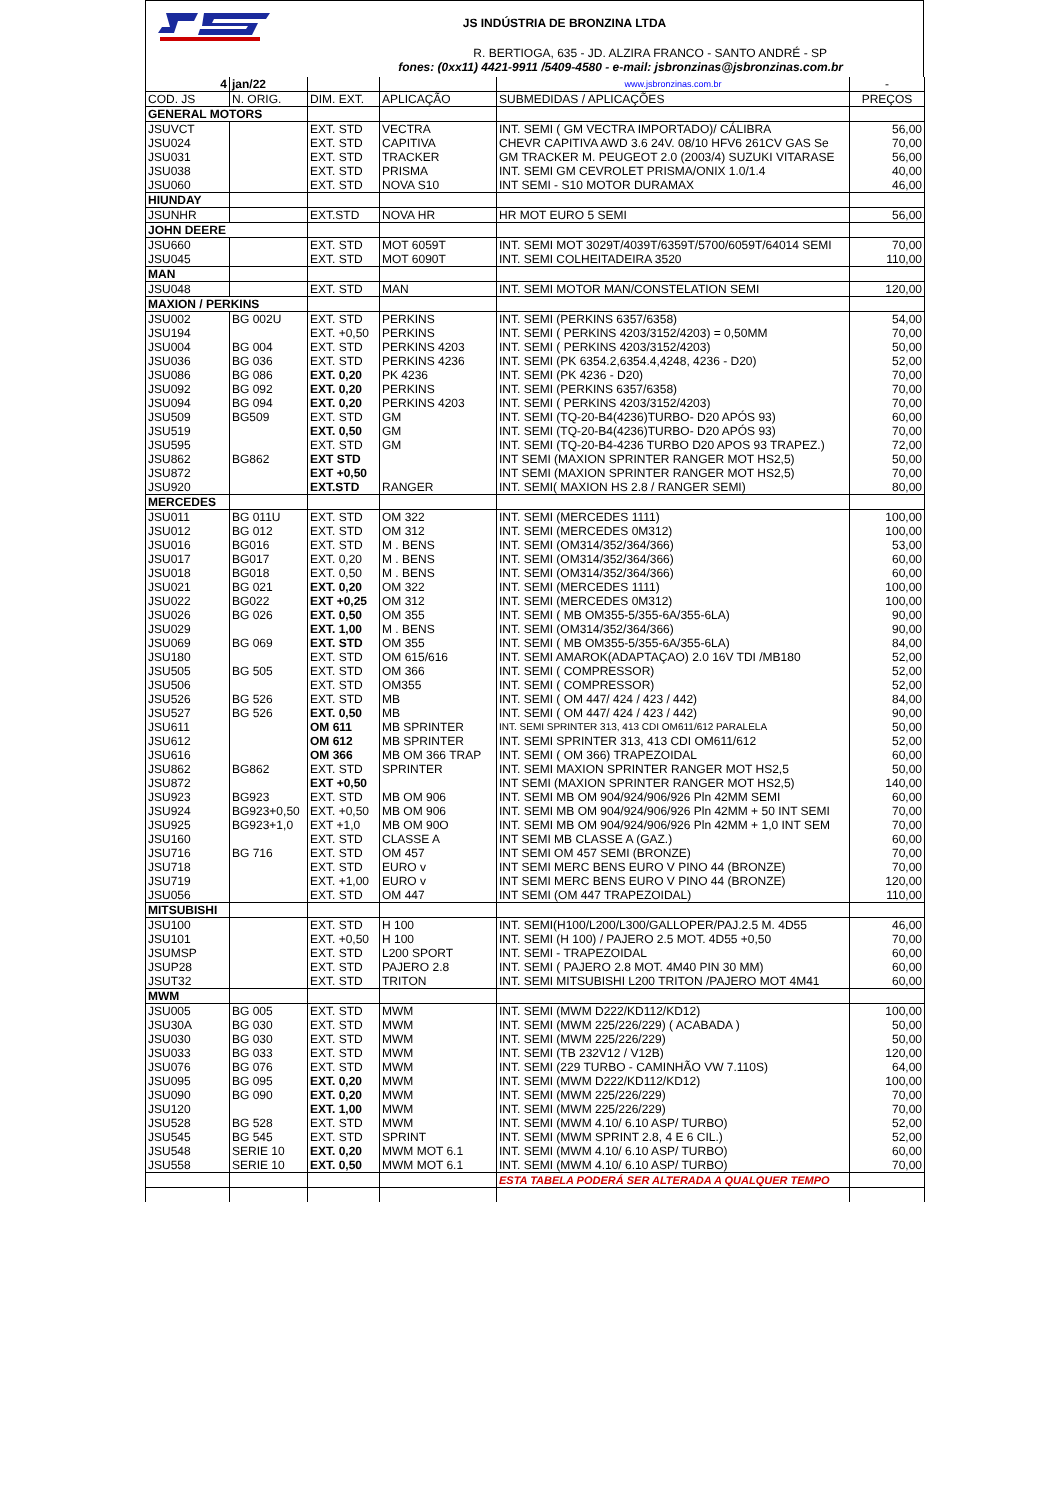JS INDÚSTRIA DE BRONZINA LTDA
R. BERTIOGA, 635 - JD. ALZIRA FRANCO - SANTO ANDRÉ - SP
fones: (0xx11) 4421-9911 /5409-4580 - e-mail: jsbronzinas@jsbronzinas.com.br
| 4 | jan/22 | | | www.jsbronzinas.com.br | - |
| COD. JS | N. ORIG. | DIM. EXT. | APLICAÇÃO | SUBMEDIDAS / APLICAÇÕES | PREÇOS |
| GENERAL MOTORS | | | | | |
| JSUVCT | | EXT. STD | VECTRA | INT. SEMI ( GM VECTRA IMPORTADO)/ CÁLIBRA | 56,00 |
| JSU024 | | EXT. STD | CAPITIVA | CHEVR CAPITIVA AWD 3.6 24V. 08/10 HFV6 261CV GAS Se | 70,00 |
| JSU031 | | EXT. STD | TRACKER | GM TRACKER M. PEUGEOT 2.0 (2003/4) SUZUKI VITARASE | 56,00 |
| JSU038 | | EXT. STD | PRISMA | INT. SEMI GM CEVROLET PRISMA/ONIX 1.0/1.4 | 40,00 |
| JSU060 | | EXT. STD | NOVA S10 | INT SEMI - S10 MOTOR DURAMAX | 46,00 |
| HIUNDAY | | | | | |
| JSUNHR | | EXT.STD | NOVA HR | HR MOT EURO 5 SEMI | 56,00 |
| JOHN DEERE | | | | | |
| JSU660 | | EXT. STD | MOT 6059T | INT. SEMI MOT 3029T/4039T/6359T/5700/6059T/64014 SEMI | 70,00 |
| JSU045 | | EXT. STD | MOT 6090T | INT. SEMI COLHEITADEIRA 3520 | 110,00 |
| MAN | | | | | |
| JSU048 | | EXT. STD | MAN | INT. SEMI MOTOR MAN/CONSTELATION SEMI | 120,00 |
| MAXION / PERKINS | | | | | |
| JSU002 | BG 002U | EXT. STD | PERKINS | INT. SEMI (PERKINS 6357/6358) | 54,00 |
| JSU194 | | EXT. +0,50 | PERKINS | INT. SEMI ( PERKINS 4203/3152/4203) = 0,50MM | 70,00 |
| JSU004 | BG 004 | EXT. STD | PERKINS 4203 | INT. SEMI ( PERKINS 4203/3152/4203) | 50,00 |
| JSU036 | BG 036 | EXT. STD | PERKINS 4236 | INT. SEMI (PK 6354.2,6354.4,4248, 4236 - D20) | 52,00 |
| JSU086 | BG 086 | EXT. 0,20 | PK 4236 | INT. SEMI (PK 4236 - D20) | 70,00 |
| JSU092 | BG 092 | EXT. 0,20 | PERKINS | INT. SEMI (PERKINS 6357/6358) | 70,00 |
| JSU094 | BG 094 | EXT. 0,20 | PERKINS 4203 | INT. SEMI ( PERKINS 4203/3152/4203) | 70,00 |
| JSU509 | BG509 | EXT. STD | GM | INT. SEMI (TQ-20-B4(4236)TURBO- D20 APÓS 93) | 60,00 |
| JSU519 | | EXT. 0,50 | GM | INT. SEMI (TQ-20-B4(4236)TURBO- D20 APÓS 93) | 70,00 |
| JSU595 | | EXT. STD | GM | INT. SEMI (TQ-20-B4-4236 TURBO D20 APOS 93 TRAPEZ.) | 72,00 |
| JSU862 | BG862 | EXT STD | | INT SEMI (MAXION SPRINTER RANGER MOT HS2,5) | 50,00 |
| JSU872 | | EXT +0,50 | | INT SEMI (MAXION SPRINTER RANGER MOT HS2,5) | 70,00 |
| JSU920 | | EXT.STD | RANGER | INT. SEMI( MAXION HS 2.8 / RANGER SEMI) | 80,00 |
| MERCEDES | | | | | |
| JSU011 | BG 011U | EXT. STD | OM 322 | INT. SEMI (MERCEDES 1111) | 100,00 |
| JSU012 | BG 012 | EXT. STD | OM 312 | INT. SEMI (MERCEDES 0M312) | 100,00 |
| JSU016 | BG016 | EXT. STD | M . BENS | INT. SEMI (OM314/352/364/366) | 53,00 |
| JSU017 | BG017 | EXT. 0,20 | M . BENS | INT. SEMI (OM314/352/364/366) | 60,00 |
| JSU018 | BG018 | EXT. 0,50 | M . BENS | INT. SEMI (OM314/352/364/366) | 60,00 |
| JSU021 | BG 021 | EXT. 0,20 | OM 322 | INT. SEMI (MERCEDES 1111) | 100,00 |
| JSU022 | BG022 | EXT +0,25 | OM 312 | INT. SEMI (MERCEDES 0M312) | 100,00 |
| JSU026 | BG 026 | EXT. 0,50 | OM 355 | INT. SEMI ( MB OM355-5/355-6A/355-6LA) | 90,00 |
| JSU029 | | EXT. 1,00 | M . BENS | INT. SEMI (OM314/352/364/366) | 90,00 |
| JSU069 | BG 069 | EXT. STD | OM 355 | INT. SEMI ( MB OM355-5/355-6A/355-6LA) | 84,00 |
| JSU180 | | EXT. STD | OM 615/616 | INT. SEMI AMAROK(ADAPTAÇAO) 2.0 16V TDI /MB180 | 52,00 |
| JSU505 | BG 505 | EXT. STD | OM 366 | INT. SEMI ( COMPRESSOR) | 52,00 |
| JSU506 | | EXT. STD | OM355 | INT. SEMI ( COMPRESSOR) | 52,00 |
| JSU526 | BG 526 | EXT. STD | MB | INT. SEMI ( OM 447/ 424 / 423 / 442) | 84,00 |
| JSU527 | BG 526 | EXT. 0,50 | MB | INT. SEMI ( OM 447/ 424 / 423 / 442) | 90,00 |
| JSU611 | | OM 611 | MB SPRINTER | INT. SEMI SPRINTER 313, 413 CDI OM611/612 PARALELA | 50,00 |
| JSU612 | | OM 612 | MB SPRINTER | INT. SEMI SPRINTER 313, 413 CDI OM611/612 | 52,00 |
| JSU616 | | OM 366 | MB OM 366 TRAP | INT. SEMI ( OM 366) TRAPEZOIDAL | 60,00 |
| JSU862 | BG862 | EXT. STD | SPRINTER | INT. SEMI MAXION SPRINTER RANGER MOT HS2,5 | 50,00 |
| JSU872 | | EXT +0,50 | | INT SEMI (MAXION SPRINTER RANGER MOT HS2,5) | 140,00 |
| JSU923 | BG923 | EXT. STD | MB OM 906 | INT. SEMI MB OM 904/924/906/926 Pln 42MM SEMI | 60,00 |
| JSU924 | BG923+0,50 | EXT. +0,50 | MB OM 906 | INT. SEMI MB OM 904/924/906/926 Pln 42MM + 50 INT SEMI | 70,00 |
| JSU925 | BG923+1,0 | EXT +1,0 | MB OM 90O | INT. SEMI MB OM 904/924/906/926 Pln 42MM + 1,0 INT SEM | 70,00 |
| JSU160 | | EXT. STD | CLASSE A | INT SEMI MB CLASSE A (GAZ.) | 60,00 |
| JSU716 | BG 716 | EXT. STD | OM 457 | INT SEMI OM 457 SEMI (BRONZE) | 70,00 |
| JSU718 | | EXT. STD | EURO v | INT SEMI MERC BENS EURO V PINO 44 (BRONZE) | 70,00 |
| JSU719 | | EXT. +1,00 | EURO v | INT SEMI MERC BENS EURO V PINO 44 (BRONZE) | 120,00 |
| JSU056 | | EXT. STD | OM 447 | INT SEMI (OM 447 TRAPEZOIDAL) | 110,00 |
| MITSUBISHI | | | | | |
| JSU100 | | EXT. STD | H 100 | INT. SEMI(H100/L200/L300/GALLOPER/PAJ.2.5 M. 4D55 | 46,00 |
| JSU101 | | EXT. +0,50 | H 100 | INT. SEMI (H 100) / PAJERO 2.5 MOT. 4D55 +0,50 | 70,00 |
| JSUMSP | | EXT. STD | L200 SPORT | INT. SEMI - TRAPEZOIDAL | 60,00 |
| JSUP28 | | EXT. STD | PAJERO 2.8 | INT. SEMI ( PAJERO 2.8 MOT. 4M40 PIN 30 MM) | 60,00 |
| JSUT32 | | EXT. STD | TRITON | INT. SEMI MITSUBISHI L200 TRITON /PAJERO MOT 4M41 | 60,00 |
| MWM | | | | | |
| JSU005 | BG 005 | EXT. STD | MWM | INT. SEMI (MWM D222/KD112/KD12) | 100,00 |
| JSU30A | BG 030 | EXT. STD | MWM | INT. SEMI (MWM 225/226/229) ( ACABADA ) | 50,00 |
| JSU030 | BG 030 | EXT. STD | MWM | INT. SEMI (MWM 225/226/229) | 50,00 |
| JSU033 | BG 033 | EXT. STD | MWM | INT. SEMI (TB 232V12 / V12B) | 120,00 |
| JSU076 | BG 076 | EXT. STD | MWM | INT. SEMI (229 TURBO - CAMINHÃO VW 7.110S) | 64,00 |
| JSU095 | BG 095 | EXT. 0,20 | MWM | INT. SEMI (MWM D222/KD112/KD12) | 100,00 |
| JSU090 | BG 090 | EXT. 0,20 | MWM | INT. SEMI (MWM 225/226/229) | 70,00 |
| JSU120 | | EXT. 1,00 | MWM | INT. SEMI (MWM 225/226/229) | 70,00 |
| JSU528 | BG 528 | EXT. STD | MWM | INT. SEMI (MWM 4.10/ 6.10 ASP/ TURBO) | 52,00 |
| JSU545 | BG 545 | EXT. STD | SPRINT | INT. SEMI (MWM SPRINT 2.8, 4 E 6 CIL.) | 52,00 |
| JSU548 | SERIE 10 | EXT. 0,20 | MWM MOT 6.1 | INT. SEMI (MWM 4.10/ 6.10 ASP/ TURBO) | 60,00 |
| JSU558 | SERIE 10 | EXT. 0,50 | MWM MOT 6.1 | INT. SEMI (MWM 4.10/ 6.10 ASP/ TURBO) | 70,00 |
| | | | | ESTA TABELA PODERÁ SER ALTERADA A QUALQUER TEMPO | |